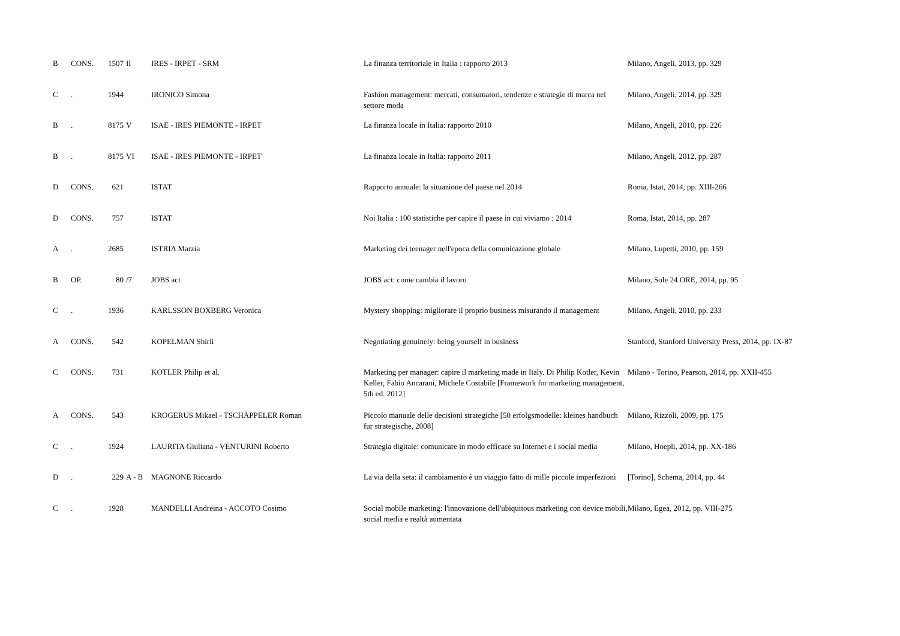| B | CONS. | 1507 | II | IRES - IRPET - SRM | La finanza territoriale in Italia : rapporto 2013 | Milano, Angeli, 2013, pp. 329 |
| C | . | 1944 | | IRONICO Simona | Fashion management: mercati, consumatori, tendenze e strategie di marca nel settore moda | Milano, Angeli, 2014, pp. 329 |
| B | . | 8175 | V | ISAE - IRES PIEMONTE - IRPET | La finanza locale in Italia: rapporto 2010 | Milano, Angeli, 2010, pp. 226 |
| B | . | 8175 | VI | ISAE - IRES PIEMONTE - IRPET | La finanza locale in Italia: rapporto 2011 | Milano, Angeli, 2012, pp. 287 |
| D | CONS. | 621 | | ISTAT | Rapporto annuale: la situazione del paese nel 2014 | Roma, Istat, 2014, pp. XIII-266 |
| D | CONS. | 757 | | ISTAT | Noi Italia : 100 statistiche per capire il paese in cui viviamo : 2014 | Roma, Istat, 2014, pp. 287 |
| A | . | 2685 | | ISTRIA Marzia | Marketing dei teenager nell'epoca della comunicazione globale | Milano, Lupetti, 2010, pp. 159 |
| B | OP. | 80 | /7 | JOBS act | JOBS act: come cambia il lavoro | Milano, Sole 24 ORE, 2014, pp. 95 |
| C | . | 1936 | | KARLSSON BOXBERG Veronica | Mystery shopping: migliorare il proprio business misurando il management | Milano, Angeli, 2010, pp. 233 |
| A | CONS. | 542 | | KOPELMAN Shirli | Negotiating genuinely: being yourself in business | Stanford, Stanford University Press, 2014, pp. IX-87 |
| C | CONS. | 731 | | KOTLER Philip et al. | Marketing per manager: capire il marketing made in Italy. Di Philip Kotler, Kevin Keller, Fabio Ancarani, Michele Costabile [Framework for marketing management, 5th ed. 2012] | Milano - Torino, Pearson, 2014, pp. XXII-455 |
| A | CONS. | 543 | | KROGERUS Mikael - TSCHÄPPELER Roman | Piccolo manuale delle decisioni strategiche [50 erfolgsmodelle: kleines handbuch fur strategische, 2008] | Milano, Rizzoli, 2009, pp. 175 |
| C | . | 1924 | | LAURITA Giuliana - VENTURINI Roberto | Strategia digitale: comunicare in modo efficace su Internet e i social media | Milano, Hoepli, 2014, pp. XX-186 |
| D | . | 229 | A - B | MAGNONE Riccardo | La via della seta: il cambiamento è un viaggio fatto di mille piccole imperfezioni | [Torino], Schema, 2014, pp. 44 |
| C | . | 1928 | | MANDELLI Andreina - ACCOTO Cosimo | Social mobile marketing: l'innovazione dell'ubiquitous marketing con device mobili, social media e realtà aumentata | Milano, Egea, 2012, pp. VIII-275 |